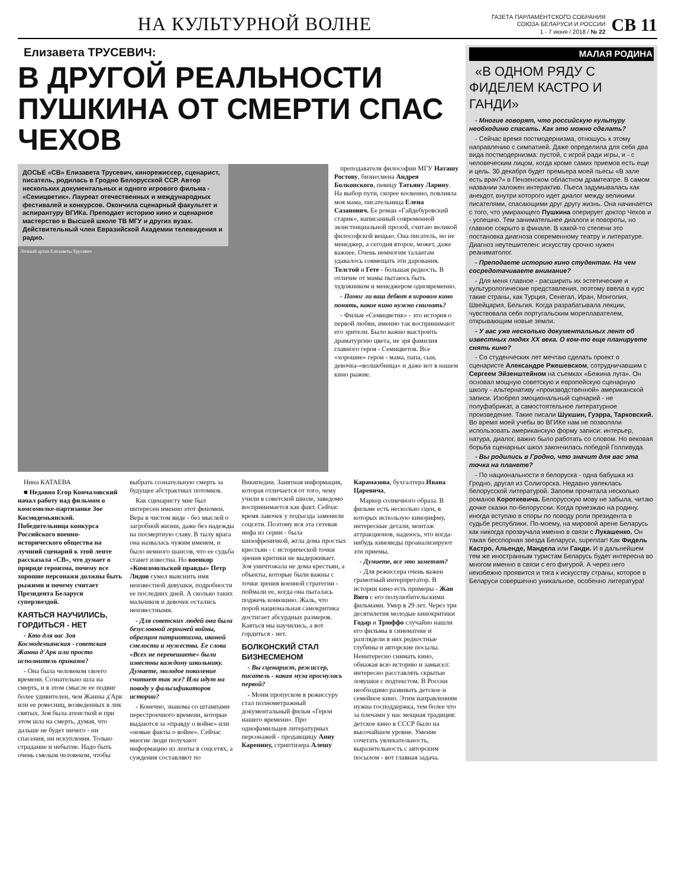НА КУЛЬТУРНОЙ ВОЛНЕ
ГАЗЕТА ПАРЛАМЕНТСКОГО СОБРАНИЯ
СОЮЗА БЕЛАРУСИ И РОССИИ
1 - 7 июня / 2018 / № 22
СВ 11
Елизавета ТРУСЕВИЧ:
В ДРУГОЙ РЕАЛЬНОСТИ ПУШКИНА ОТ СМЕРТИ СПАС ЧЕХОВ
ДОСЬЕ «СВ» Елизавета Трусевич, кинорежиссер, сценарист, писатель, родилась в Гродно Белорусской ССР. Автор нескольких документальных и одного игрового фильма - «Семицветик». Лауреат отечественных и международных фестивалей и конкурсов. Окончила сценарный факультет и аспирантуру ВГИКа. Преподает историю кино и сценарное мастерство в Высшей школе ТВ МГУ и других вузах. Действительный член Евразийской Академии телевидения и радио.
Личный архив Елизаветы Трусевич
преподавателя философии МГУ Наташу Ростову, бизнесмена Андрея Болконского, певицу Татьяну Ларину. На выбор пути, скорее косвенно, повлияла моя мама, писательница Елена Сазанович. Ее роман «Гайдебуровский старик», написанный современной экзистенциальной прозой, считаю великой философской вещью. Она писатель, но не менеджер, а сегодня второе, может, даже важнее. Очень немногим талантам удавалось совмещать эти дарования. Толстой и Гете - большая редкость. В отличие от мамы пытаюсь быть художником и менеджером одновременно.
- Помог ли ваш дебют в игровом кино понять, какое кино нужно снимать?
- Фильм «Семицветик» - это история о первой любви, именно так воспринимают его зрители. Было важно выстроить драматургию цвета, не зря фамилия главного героя - Семицветов. Все «хорошие» герои - мама, папа, сын, девочка-«волшебница» и даже кот в нашем кино рыжие.
Нина КАТАЕВА
■ Недавно Егор Кончаловский начал работу над фильмом о комсомолке-партизанке Зое Космодемьянской. Победительница конкурса Российского военно-исторического общества на лучший сценарий к этой ленте рассказала «СВ», что думает о природе героизма, почему все хорошие персонажи должны быть рыжими и почему считает Президента Беларуси суперзвездой.
КАЯТЬСЯ НАУЧИЛИСЬ, ГОРДИТЬСЯ - НЕТ
- Кто для вас Зоя Космодемьянская - советская Жанна д'Арк или просто исполнитель приказов?
- Она была человеком своего времени. Сознательно шла на смерть, и в этом смысле ее подвиг более удивителен, чем Жанны д'Арк или ее ровесниц, возведенных в лик святых. Зоя была атеисткой и при этом шла на смерть, думая, что дальше не будет ничего - ни спасения, ни искупления. Только страдание и небытие. Надо быть очень смелым человеком, чтобы выбрать сознательную смерть за будущее абстрактных потомков.
Как сценаристу мне был интересен именно этот феномен. Вера в чистом виде - без мыслей о загробной жизни, даже без надежды на посмертную славу. В тылу врага она назвалась чужим именем, и было немного шансов, что ее судьба станет известна. Но военкор «Комсомольской правды» Петр Лидов сумел выяснить имя неизвестной девушки, подробности ее последних дней. А сколько таких мальчиков и девочек остались неизвестными.
- Для советских людей она была безусловной героиней войны, образцом патриотизма, иконой смелости и мужества. Ее слова «Всех не перевешаете» были известны каждому школьнику. Думаете, молодое поколение считает так же? Или идут на поводу у фальсификаторов истории?
- Конечно, знакома со штампами перестроечного времени, которые выдаются за «правду о войне» или «новые факты о войне». Сейчас многие люди получают информацию из ленты в соцсетях, а суждения составляют по Википедии. Занятная информация, которая отличается от того, чему учили в советской школе, заведомо воспринимается как факт. Сейчас время лавочек у подъезда заменили соцсети. Поэтому вся эта сетевая инфа из серии - была шизофреничкой, жгла дома простых крестьян - с исторической точки зрения критики не выдерживает. Зоя уничтожала не дома крестьян, а объекты, которые были важны с точки зрения военной стратегии - поймали ее, когда она пыталась поджечь конюшню. Жаль, что порой национальная самокритика достигает абсурдных размеров. Каяться мы научились, а вот гордиться - нет.
БОЛКОНСКИЙ СТАЛ БИЗНЕСМЕНОМ
- Вы сценарист, режиссер, писатель - какая муза проснулась первой?
- Моим пропуском в режиссуру стал полнометражный документальный фильм «Герои нашего времени». Про однофамильцев литературных персонажей - продавщицу Анну Каренину, стриптизера Алешу Карамазова, бухгалтера Ивана Царевича,
Маркер солнечного образа. В фильме есть несколько сцен, в которых использую кинорифму, интересные детали, монтаж аттракционов, надеюсь, что когда-нибудь киноведы проанализируют эти приемы.
- Думаете, все это заметят?
- Для режиссера очень важен грамотный интерпретатор. В истории кино есть примеры - Жан Виго с его полулюбительскими фильмами. Умер в 29 лет. Через три десятилетия молодые кинокритики Годар и Трюффо случайно нашли его фильмы в синематеке и разглядели в них редкостные глубины и авторские посылы. Неинтересно снимать кино, обнажая всю историю и замысел: интересно расставлять скрытые ловушки с подтекстом. В России необходимо развивать детское и семейное кино. Этим направлениям нужна господдержка, тем более что за плечами у нас мощная традиция: детское кино в СССР было на высочайшем уровне. Умение сочетать увлекательность, выразительность с авторским посылом - вот главная задача.
МАЛАЯ РОДИНА
«В ОДНОМ РЯДУ С ФИДЕЛЕМ КАСТРО И ГАНДИ»
- Многие говорят, что российскую культуру необходимо спасать. Как это можно сделать?
- Сейчас время постмодернизма, отношусь к этому направлению с симпатией. Даже определила для себя два вида постмодернизма: пустой, с игрой ради игры, и - с человеческим лицом, когда кроме самих приемов есть еще и цель. 30 декабря будет премьера моей пьесы «В зале есть врач?» в Пензенском областном драмтеатре. В самом названии заложен интерактив. Пьеса задумывалась как анекдот, внутри которого идет диалог между великими писателями, спасающими друг другу жизнь. Она начинается с того, что умирающего Пушкина оперирует доктор Чехов и - успешно. Тем занимательнее диалоги и повороты, но главное сокрыто в финале. В какой-то степени это постановка диагноза современному театру и литературе. Диагноз неутешителен: искусству срочно нужен реаниматолог.
- Преподаете историю кино студентам. На чем сосредотачиваете внимание?
- Для меня главное - расширить их эстетические и культурологические представления, поэтому ввела в курс такие страны, как Турция, Сенегал, Иран, Монголия, Швейцария, Бельгия. Когда разрабатывала лекции, чувствовала себя португальским мореплавателем, открывающим новые земли.
- У вас уже несколько документальных лент об известных людях XX века. О ком-то еще планируете снять кино?
- Со студенческих лет мечтаю сделать проект о сценаристе Александре Ржешевском, сотрудничавшим с Сергеем Эйзенштейном на съемках «Бежина луга». Он основал мощную советскую и европейскую сценарную школу - альтернативу «производственной» американской записи. Изобрел эмоциональный сценарий - не полуфабрикат, а самостоятельное литературное произведение. Такие писали Шукшин, Гуэрра, Тарковский. Во время моей учебы во ВГИКе нам не позволяли использовать американскую форму записи: интерьер, натура, диалог, важно было работать со словом. Но вековая борьба сценарных школ закончилась победой Голливуда.
- Вы родились в Гродно, что значит для вас эта точка на планете?
- По национальности я белоруска - одна бабушка из Гродно, другая из Солигорска. Недавно увлеклась белорусской литературой. Запоем прочитала несколько романов Короткевича. Белорусскую мову не забыла, читаю дочке сказки по-белорусски. Когда приезжаю на родину, иногда вступаю в споры по поводу роли президента в судьбе республики. По-моему, на мировой арене Беларусь как никогда прозвучала именно в связи с Лукашенко. Он такая бесспорная звезда Беларуси, superstar! Как Фидель Кастро, Альенде, Мандела или Ганди. И в дальнейшем тем же иностранным туристам Беларусь будет интересна во многом именно в связи с его фигурой. А через него неизбежно проявится и тяга к искусству страны, которое в Беларуси совершенно уникальное, особенно литература!